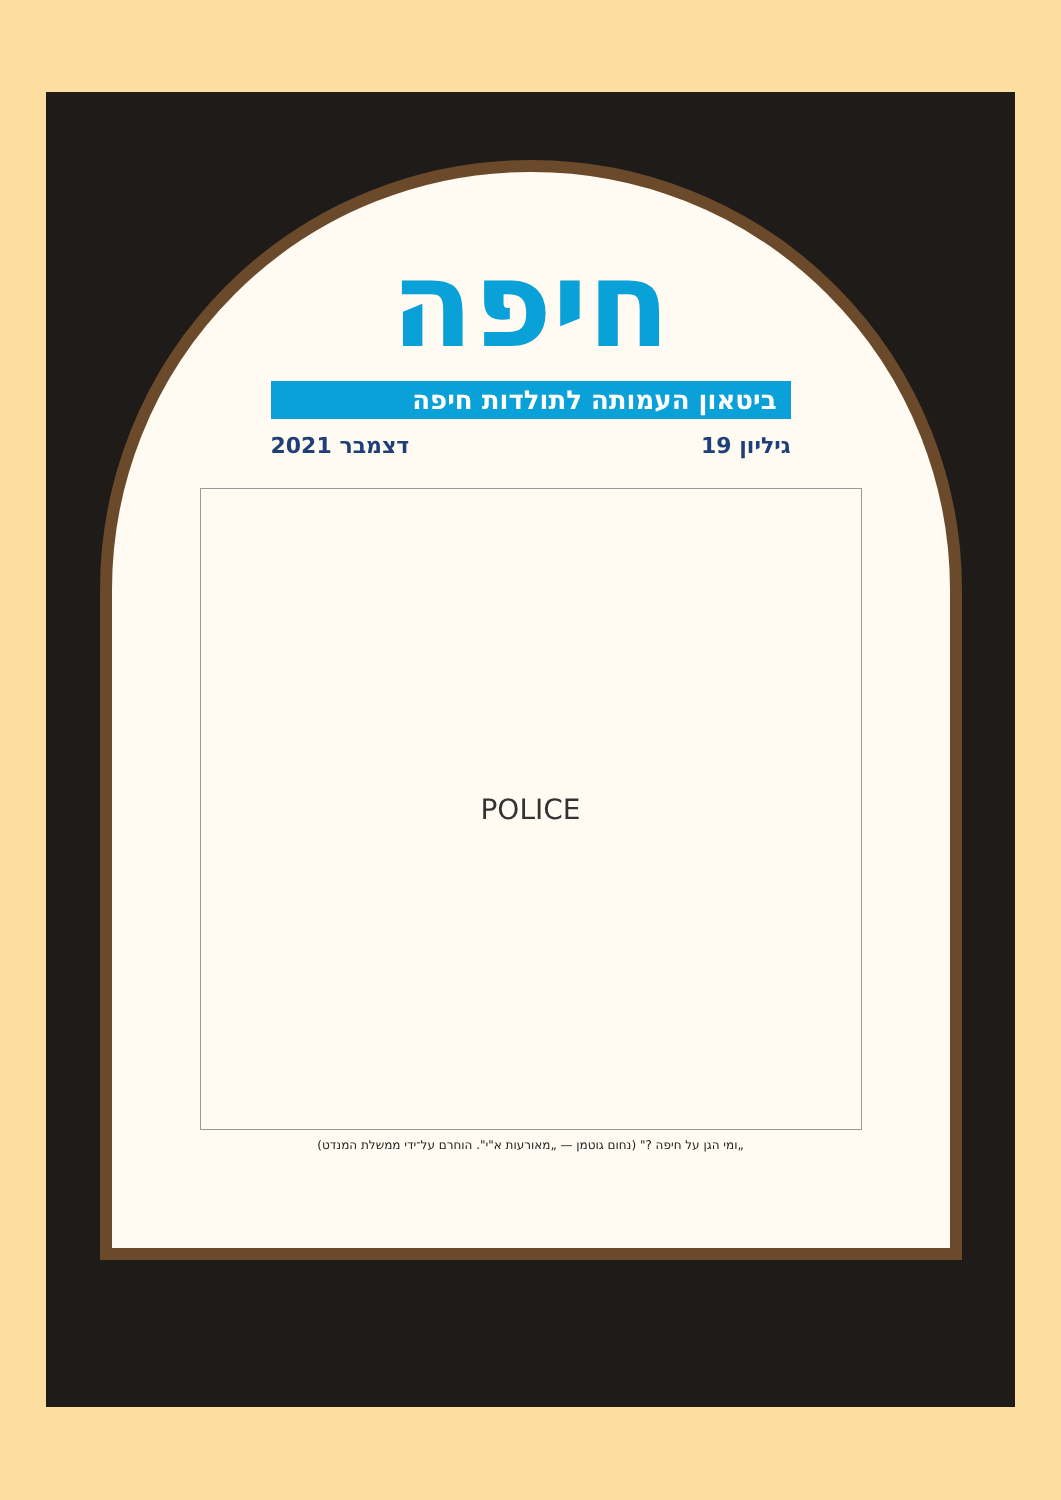חיפה
ביטאון העמותה לתולדות חיפה
גיליון 19 דצמבר 2021
POLICE
„ומי הגן על חיפה ?" (נחום גוטמן — „מאורעות א"י". הוחרם על־ידי ממשלת המנדט)